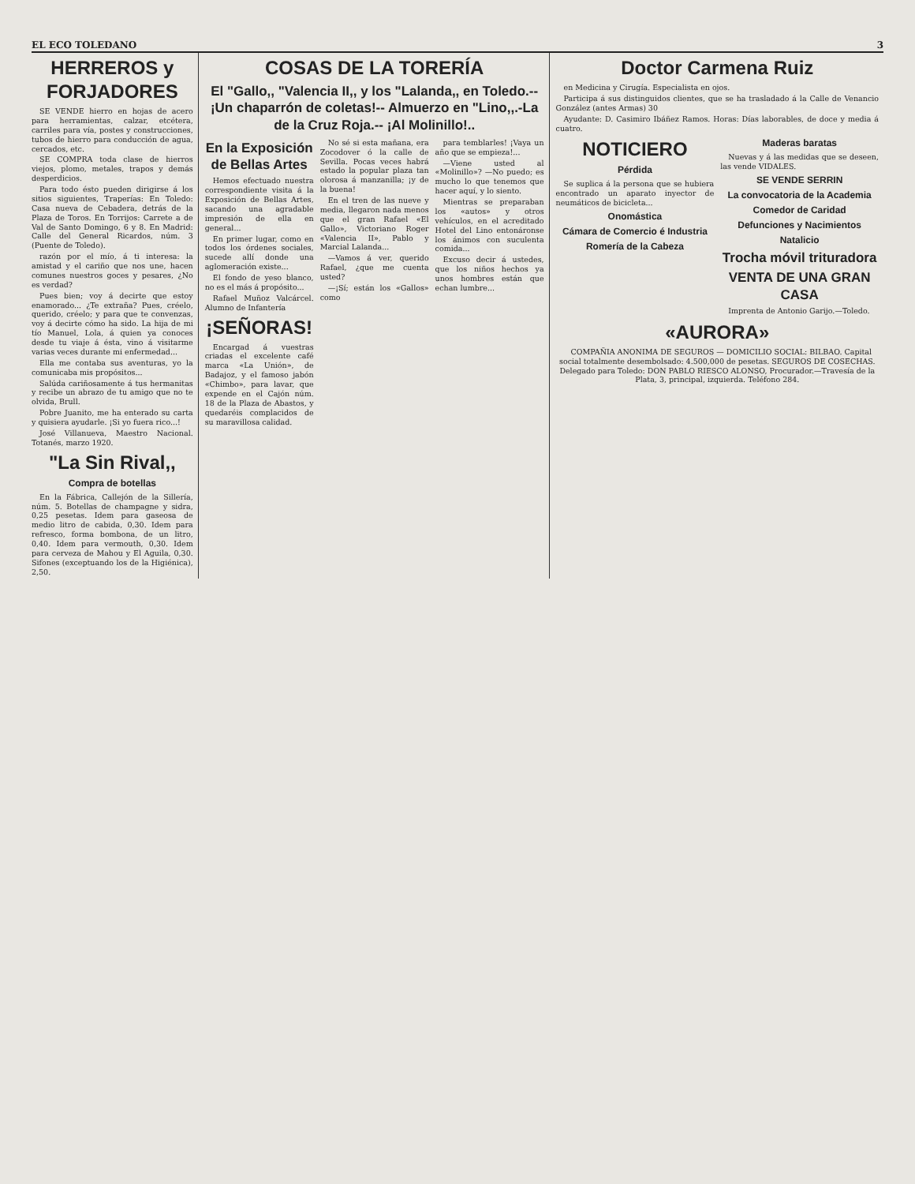EL ECO TOLEDANO 3
HERREROS y FORJADORES
SE VENDE hierro en hojas de acero para herramientas, calzar, etcétera, carriles para vía, postes y construcciones, tubos de hierro para conducción de agua, cercados, etc.
SE COMPRA toda clase de hierros viejos, plomo, metales, trapos y demás desperdicios.
Para todo ésto pueden dirigirse á los sitios siguientes, Traperías: En Toledo: Casa nueva de Cebadera, detrás de la Plaza de Toros. En Torrijos: Carrete a de Val de Santo Domingo, 6 y 8. En Madrid: Calle del General Ricardos, núm. 3 (Puente de Toledo).
razón por el mío, á ti interesa: la amistad y el cariño que nos une, hacen comunes nuestros goces y pesares, ¿No es verdad?
Pues bien; voy á decirte que estoy enamorado... ¿Te extraña? Pues, créelo, querido, créelo; y para que te convenzas, voy á decirte cómo ha sido. La hija de mi tío Manuel, Lola, á quien ya conoces desde tu viaje á ésta, vino á visitarme varias veces durante mi enfermedad...
Ella me contaba sus aventuras, yo la comunicaba mis propósitos...
Salúda cariñosamente á tus hermanitas y recibe un abrazo de tu amigo que no te olvida, Brull.
Pobre Juanito, me ha enterado su carta y quisiera ayudarle. ¡Si yo fuera rico...!
José Villanueva, Maestro Nacional. Totanés, marzo 1920.
"La Sin Rival,,
Compra de botellas
En la Fábrica, Callejón de la Sillería, núm. 5. Botellas de champagne y sidra, 0,25 pesetas. Idem para gaseosa de medio litro de cabida, 0,30. Idem para refresco, forma bombona, de un litro, 0,40. Idem para vermouth, 0,30. Idem para cerveza de Mahou y El Aguila, 0,30. Sifones (exceptuando los de la Higiénica), 2,50.
COSAS DE LA TORERÍA
El "Gallo,, "Valencia II,, y los "Lalanda,, en Toledo.--¡Un chaparrón de coletas!-- Almuerzo en "Lino,,.-La de la Cruz Roja.-- ¡Al Molinillo!..
En la Exposición de Bellas Artes
Hemos efectuado nuestra correspondiente visita á la Exposición de Bellas Artes, sacando una agradable impresión de ella en general...
En primer lugar, como en todos los órdenes sociales, sucede allí donde una aglomeración existe...
El fondo de yeso blanco, no es el más á propósito...
Rafael Muñoz Valcárcel. Alumno de Infantería
¡SEÑORAS!
Encargad á vuestras criadas el excelente café marca «La Unión», de Badajoz, y el famoso jabón «Chimbo», para lavar, que expende en el Cajón núm. 18 de la Plaza de Abastos, y quedaréis complacidos de su maravillosa calidad.
No sé si esta mañana, era Zocodover ó la calle de Sevilla. Pocas veces habrá estado la popular plaza tan olorosa á manzanilla; ¡y de la buena!
En el tren de las nueve y media, llegaron nada menos que el gran Rafael «El Gallo», Victoriano Roger «Valencia II», Pablo y Marcial Lalanda...
—Vamos á ver, querido Rafael, ¿que me cuenta usted?
—¡Sí; están los «Gallos» como
para temblarles! ¡Vaya un año que se empieza!...
—Viene usted al «Molinillo»? —No puedo; es mucho lo que tenemos que hacer aquí, y lo siento.
Mientras se preparaban los «autos» y otros vehículos, en el acreditado Hotel del Lino entonáronse los ánimos con suculenta comida...
Excuso decir á ustedes, que los niños hechos ya unos hombres están que echan lumbre...
Doctor Carmena Ruiz
en Medicina y Cirugía. Especialista en ojos.
Participa á sus distinguidos clientes, que se ha trasladado á la Calle de Venancio González (antes Armas) 30
Ayudante: D. Casimiro Ibáñez Ramos. Horas: Días laborables, de doce y media á cuatro.
NOTICIERO
Pérdida
Se suplica á la persona que se hubiera encontrado un aparato inyector de neumáticos de bicicleta...
Onomástica
Cámara de Comercio é Industria
Romería de la Cabeza
Maderas baratas
Nuevas y á las medidas que se deseen, las vende VIDALES.
SE VENDE SERRIN
La convocatoria de la Academia
Comedor de Caridad
Defunciones y Nacimientos
Natalicio
Trocha móvil trituradora
VENTA DE UNA GRAN CASA
Imprenta de Antonio Garijo.—Toledo.
«AURORA»
COMPAÑIA ANONIMA DE SEGUROS — DOMICILIO SOCIAL: BILBAO. Capital social totalmente desembolsado: 4.500,000 de pesetas. SEGUROS DE COSECHAS. Delegado para Toledo: DON PABLO RIESCO ALONSO, Procurador.—Travesía de la Plata, 3, principal, izquierda. Teléfono 284.